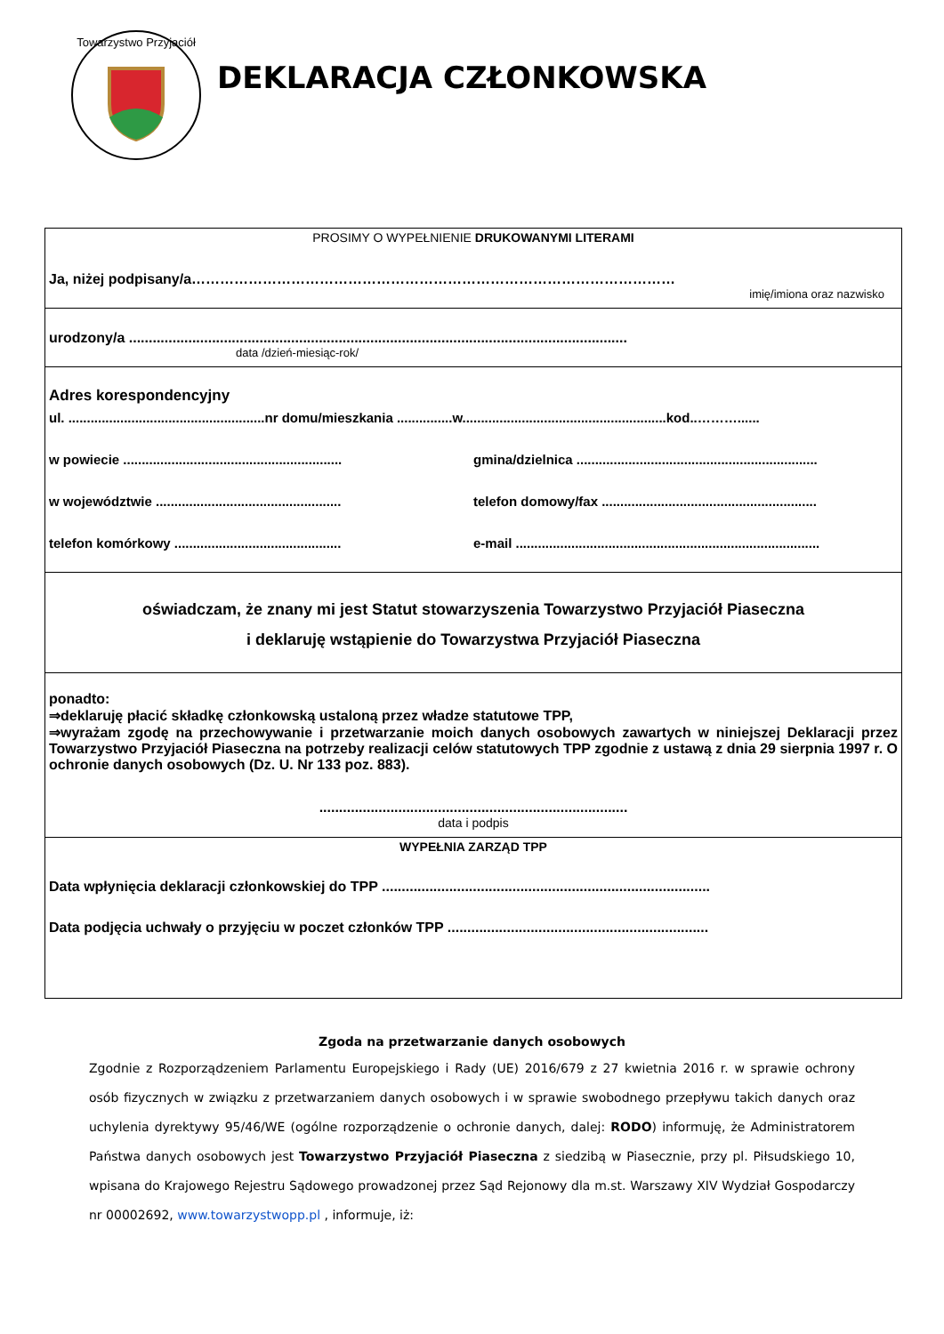Towarzystwo Przyjaciół
DEKLARACJA CZŁONKOWSKA
PROSIMY O WYPEŁNIENIE DRUKOWANYMI LITERAMI
Ja, niżej podpisany/a…………………………………………………………………………………………
imię/imiona oraz nazwisko
urodzony/a ..............................................................................................................................
data /dzień-miesiąc-rok/
Adres korespondencyjny
ul. .....................................................nr domu/mieszkania ...............w.......................................................kod..………......
w powiecie ...........................................................
gmina/dzielnica .................................................................
w województwie ..................................................
telefon domowy/fax ..........................................................
telefon komórkowy .............................................
e-mail ..................................................................................
oświadczam, że znany mi jest Statut stowarzyszenia Towarzystwo Przyjaciół Piaseczna
i deklaruję wstąpienie do Towarzystwa Przyjaciół Piaseczna
ponadto:
⇒deklaruję płacić składkę członkowską ustaloną przez władze statutowe TPP,
⇒wyrażam zgodę na przechowywanie i przetwarzanie moich danych osobowych zawartych w niniejszej Deklaracji przez Towarzystwo Przyjaciół Piaseczna na potrzeby realizacji celów statutowych TPP zgodnie z ustawą z dnia 29 sierpnia 1997 r. O ochronie danych osobowych (Dz. U. Nr 133 poz. 883).
..............................................................................
data i podpis
WYPEŁNIA ZARZĄD TPP
Data wpłynięcia deklaracji członkowskiej do TPP ...................................................................................
Data podjęcia uchwały o przyjęciu w poczet członków TPP ..................................................................
Zgoda na przetwarzanie danych osobowych
Zgodnie z Rozporządzeniem Parlamentu Europejskiego i Rady (UE) 2016/679 z 27 kwietnia 2016 r. w sprawie ochrony osób fizycznych w związku z przetwarzaniem danych osobowych i w sprawie swobodnego przepływu takich danych oraz uchylenia dyrektywy 95/46/WE (ogólne rozporządzenie o ochronie danych, dalej: RODO) informuję, że Administratorem Państwa danych osobowych jest Towarzystwo Przyjaciół Piaseczna z siedzibą w Piasecznie, przy pl. Piłsudskiego 10, wpisana do Krajowego Rejestru Sądowego prowadzonej przez Sąd Rejonowy dla m.st. Warszawy XIV Wydział Gospodarczy nr 00002692, www.towarzystwopp.pl , informuje, iż: